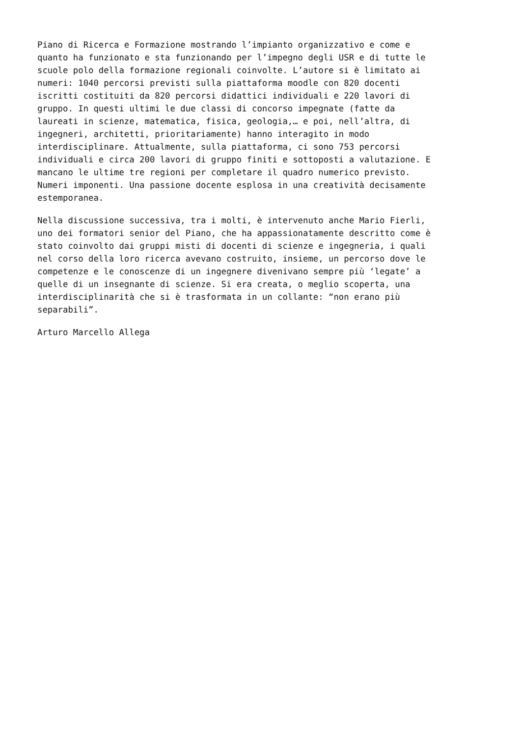Piano di Ricerca e Formazione mostrando l’impianto organizzativo e come e quanto ha funzionato e sta funzionando per l’impegno degli USR e di tutte le scuole polo della formazione regionali coinvolte. L’autore si è limitato ai numeri: 1040 percorsi previsti sulla piattaforma moodle con 820 docenti iscritti costituiti da 820 percorsi didattici individuali e 220 lavori di gruppo. In questi ultimi le due classi di concorso impegnate (fatte da laureati in scienze, matematica, fisica, geologia,… e poi, nell’altra, di ingegneri, architetti, prioritariamente) hanno interagito in modo interdisciplinare. Attualmente, sulla piattaforma, ci sono 753 percorsi individuali e circa 200 lavori di gruppo finiti e sottoposti a valutazione. E mancano le ultime tre regioni per completare il quadro numerico previsto. Numeri imponenti. Una passione docente esplosa in una creatività decisamente estemporanea.
Nella discussione successiva, tra i molti, è intervenuto anche Mario Fierli, uno dei formatori senior del Piano, che ha appassionatamente descritto come è stato coinvolto dai gruppi misti di docenti di scienze e ingegneria, i quali nel corso della loro ricerca avevano costruito, insieme, un percorso dove le competenze e le conoscenze di un ingegnere divenivano sempre più ‘legate’ a quelle di un insegnante di scienze. Si era creata, o meglio scoperta, una interdisciplinarità che si è trasformata in un collante: “non erano più separabili”.
Arturo Marcello Allega